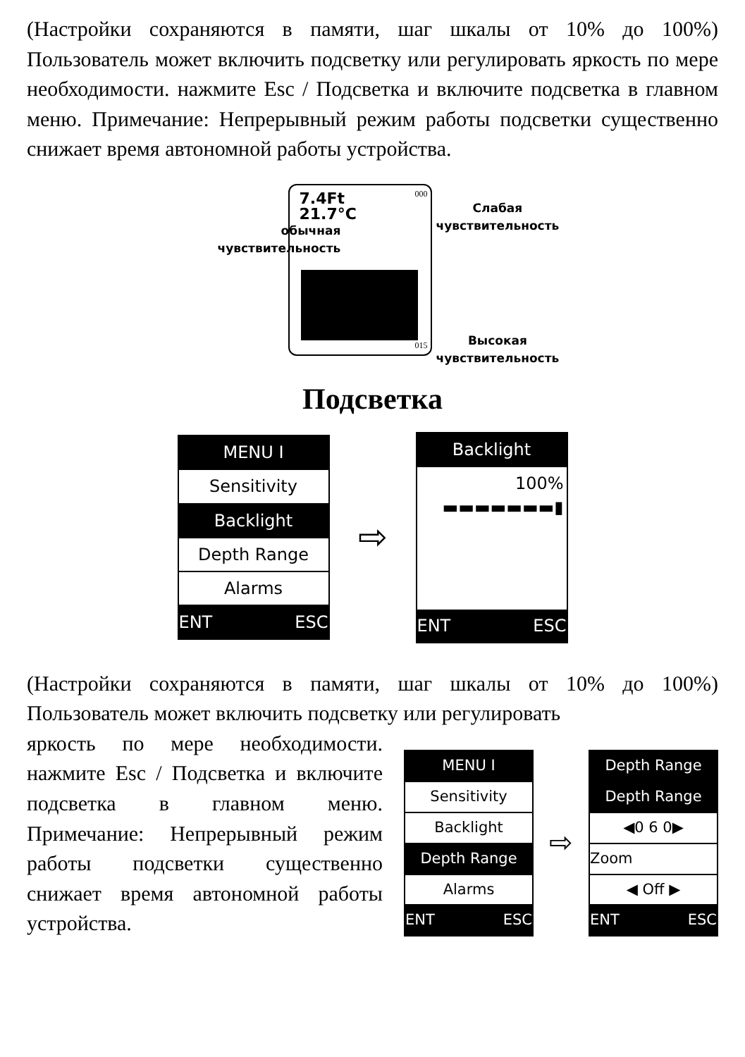(Настройки сохраняются в памяти, шаг шкалы от 10% до 100%) Пользователь может включить подсветку или регулировать яркость по мере необходимости. нажмите Esc / Подсветка и включите подсветка в главном меню. Примечание: Непрерывный режим работы подсветки существенно снижает время автономной работы устройства.
7.4Ft
21.7°C
000
015
обычная
чувствительность
Слабая
чувствительность
Высокая
чувствительность
Подсветка
MENU I
Sensitivity
Backlight
Depth Range
Alarms
ENT ESC
⇨
Backlight
100%
▬▬▬▬▬▬▬▮
ENT ESC
(Настройки сохраняются в памяти, шаг шкалы от 10% до 100%) Пользователь может включить подсветку или регулировать
яркость по мере необходимости. нажмите Esc / Подсветка и включите подсветка в главном меню. Примечание: Непрерывный режим работы подсветки существенно снижает время автономной работы устройства.
MENU I
Sensitivity
Backlight
Depth Range
Alarms
ENT ESC
⇨
Depth Range
Depth Range
◀0 6 0▶
Zoom
◀ Off ▶
ENT ESC